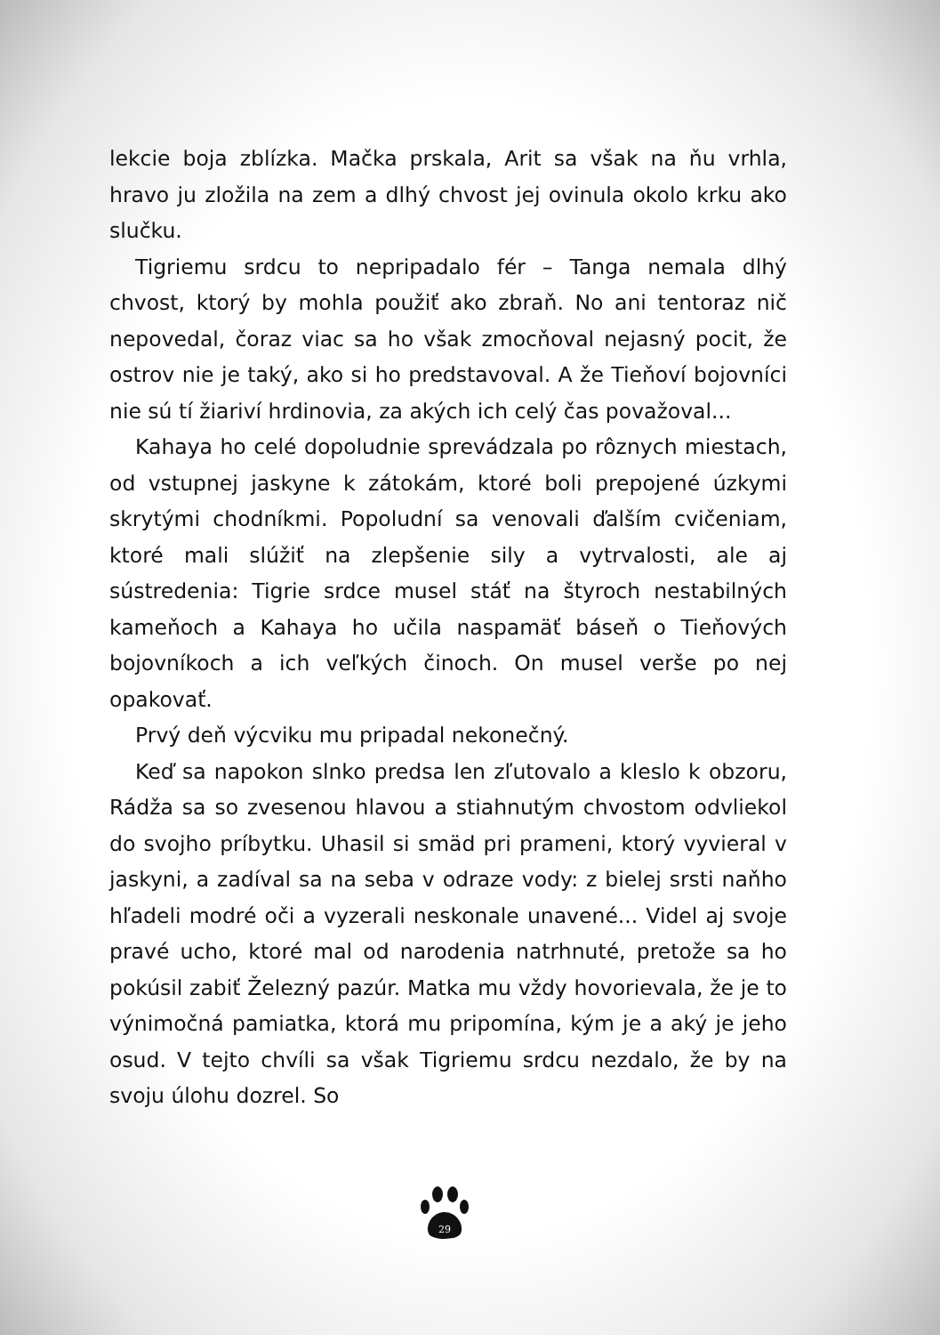lekcie boja zblízka. Mačka prskala, Arit sa však na ňu vrhla, hravo ju zložila na zem a dlhý chvost jej ovinula okolo krku ako slučku.
Tigriemu srdcu to nepripadalo fér – Tanga nemala dlhý chvost, ktorý by mohla použiť ako zbraň. No ani tentoraz nič nepovedal, čoraz viac sa ho však zmocňoval nejasný pocit, že ostrov nie je taký, ako si ho predstavoval. A že Tieňoví bojovníci nie sú tí žiariví hrdinovia, za akých ich celý čas považoval...
Kahaya ho celé dopoludnie sprevádzala po rôznych miestach, od vstupnej jaskyne k zátokám, ktoré boli prepojené úzkymi skrytými chodníkmi. Popoludní sa venovali ďalším cvičeniam, ktoré mali slúžiť na zlepšenie sily a vytrvalosti, ale aj sústredenia: Tigrie srdce musel stáť na štyroch nestabilných kameňoch a Kahaya ho učila naspamäť báseň o Tieňových bojovníkoch a ich veľkých činoch. On musel verše po nej opakovať.
Prvý deň výcviku mu pripadal nekonečný.
Keď sa napokon slnko predsa len zľutovalo a kleslo k obzoru, Rádža sa so zvesenou hlavou a stiahnutým chvostom odvliekol do svojho príbytku. Uhasil si smäd pri prameni, ktorý vyvieral v jaskyni, a zadíval sa na seba v odraze vody: z bielej srsti naňho hľadeli modré oči a vyzerali neskonale unavené... Videl aj svoje pravé ucho, ktoré mal od narodenia natrhnuté, pretože sa ho pokúsil zabiť Železný pazúr. Matka mu vždy hovorievala, že je to výnimočná pamiatka, ktorá mu pripomína, kým je a aký je jeho osud. V tejto chvíli sa však Tigriemu srdcu nezdalo, že by na svoju úlohu dozrel. So
29